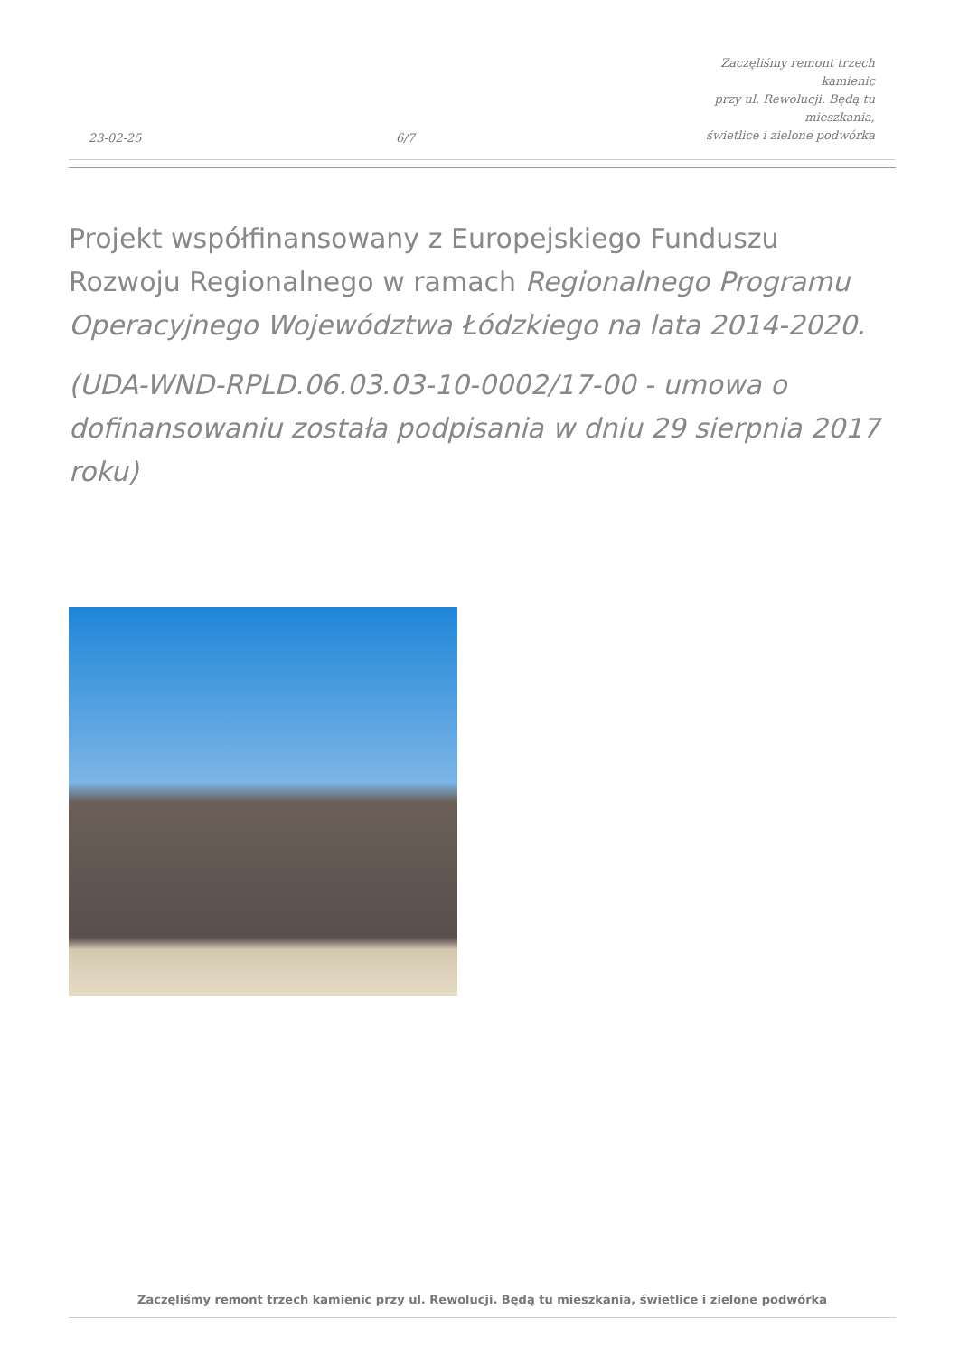23-02-25
6/7
Zaczęliśmy remont trzech kamienic
przy ul. Rewolucji. Będą tu mieszkania,
świetlice i zielone podwórka
Projekt współfinansowany z Europejskiego Funduszu Rozwoju Regionalnego w ramach Regionalnego Programu Operacyjnego Województwa Łódzkiego na lata 2014-2020.
(UDA-WND-RPLD.06.03.03-10-0002/17-00 - umowa o dofinansowaniu została podpisania w dniu 29 sierpnia 2017 roku)
Zaczęliśmy remont trzech kamienic przy ul. Rewolucji. Będą tu mieszkania, świetlice i zielone podwórka